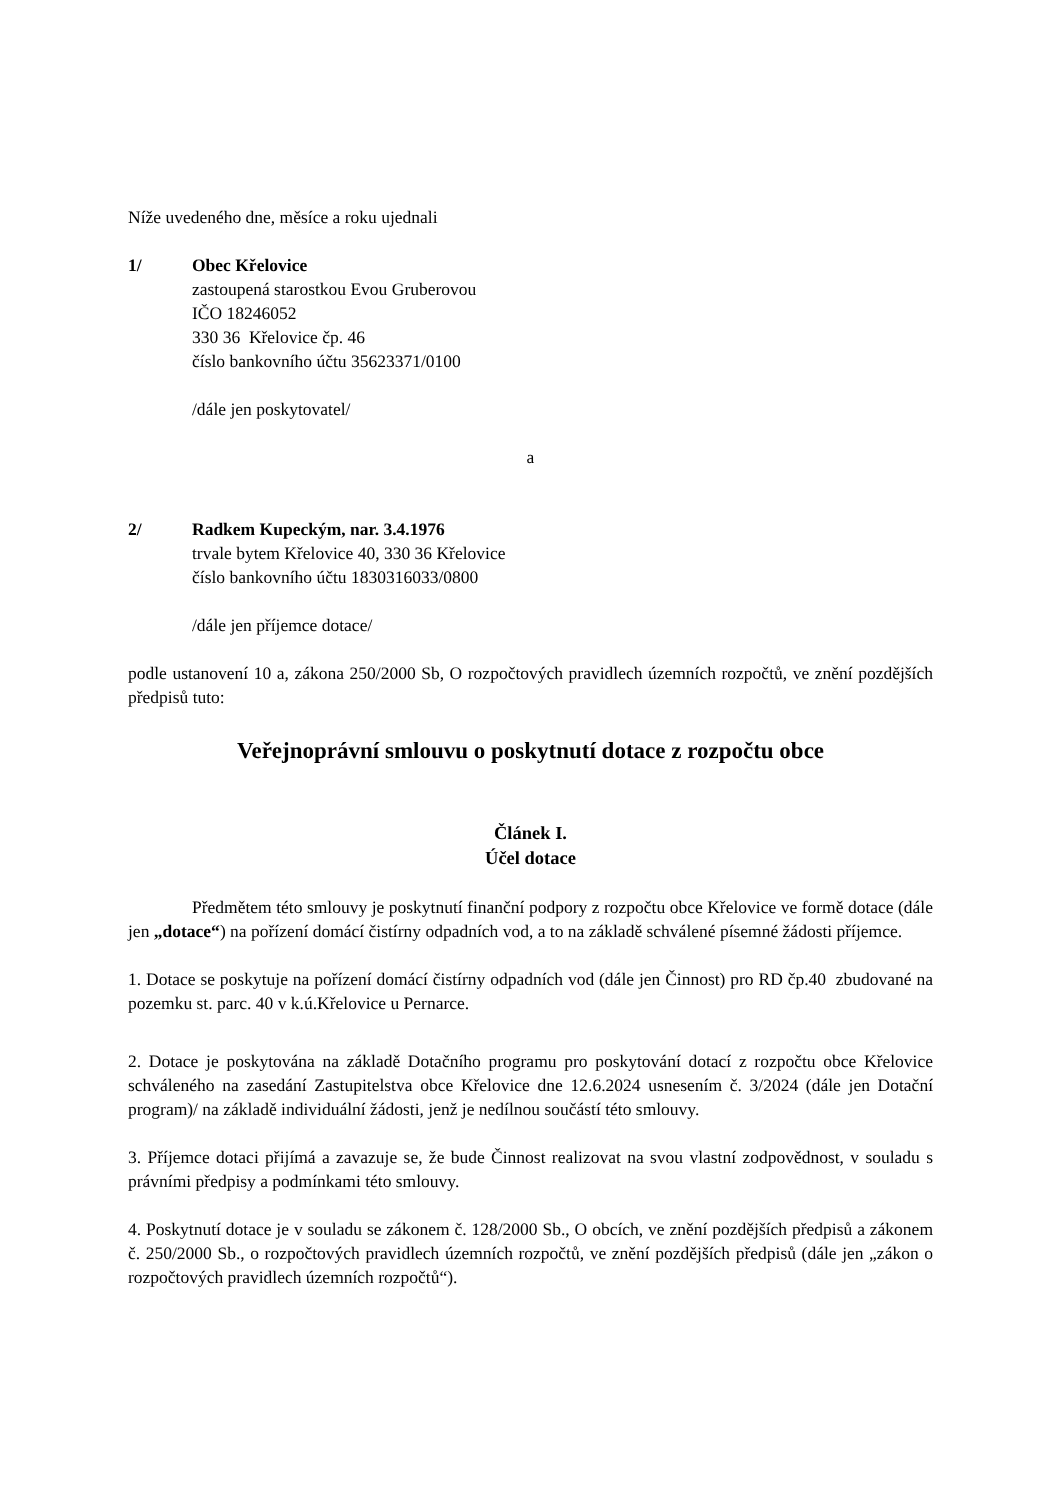Níže uvedeného dne, měsíce a roku ujednali
1/ Obec Křelovice
zastoupená starostkou Evou Gruberovou
IČO 18246052
330 36 Křelovice čp. 46
číslo bankovního účtu 35623371/0100
/dále jen poskytovatel/
a
2/ Radkem Kupeckým, nar. 3.4.1976
trvale bytem Křelovice 40, 330 36 Křelovice
číslo bankovního účtu 1830316033/0800
/dále jen příjemce dotace/
podle ustanovení 10 a, zákona 250/2000 Sb, O rozpočtových pravidlech územních rozpočtů, ve znění pozdějších předpisů tuto:
Veřejnoprávní smlouvu o poskytnutí dotace z rozpočtu obce
Článek I.
Účel dotace
Předmětem této smlouvy je poskytnutí finanční podpory z rozpočtu obce Křelovice ve formě dotace (dále jen „dotace“) na pořízení domácí čistírny odpadních vod, a to na základě schválené písemné žádosti příjemce.
1. Dotace se poskytuje na pořízení domácí čistírny odpadních vod (dále jen Činnost) pro RD čp.40 zbudované na pozemku st. parc. 40 v k.ú.Křelovice u Pernarce.
2. Dotace je poskytována na základě Dotačního programu pro poskytování dotací z rozpočtu obce Křelovice schváleného na zasedání Zastupitelstva obce Křelovice dne 12.6.2024 usnesením č. 3/2024 (dále jen Dotační program)/ na základě individuální žádosti, jenž je nedílnou součástí této smlouvy.
3. Příjemce dotaci přijímá a zavazuje se, že bude Činnost realizovat na svou vlastní zodpovědnost, v souladu s právními předpisy a podmínkami této smlouvy.
4. Poskytnutí dotace je v souladu se zákonem č. 128/2000 Sb., O obcích, ve znění pozdějších předpisů a zákonem č. 250/2000 Sb., o rozpočtových pravidlech územních rozpočtů, ve znění pozdějších předpisů (dále jen „zákon o rozpočtových pravidlech územních rozpočtů“).